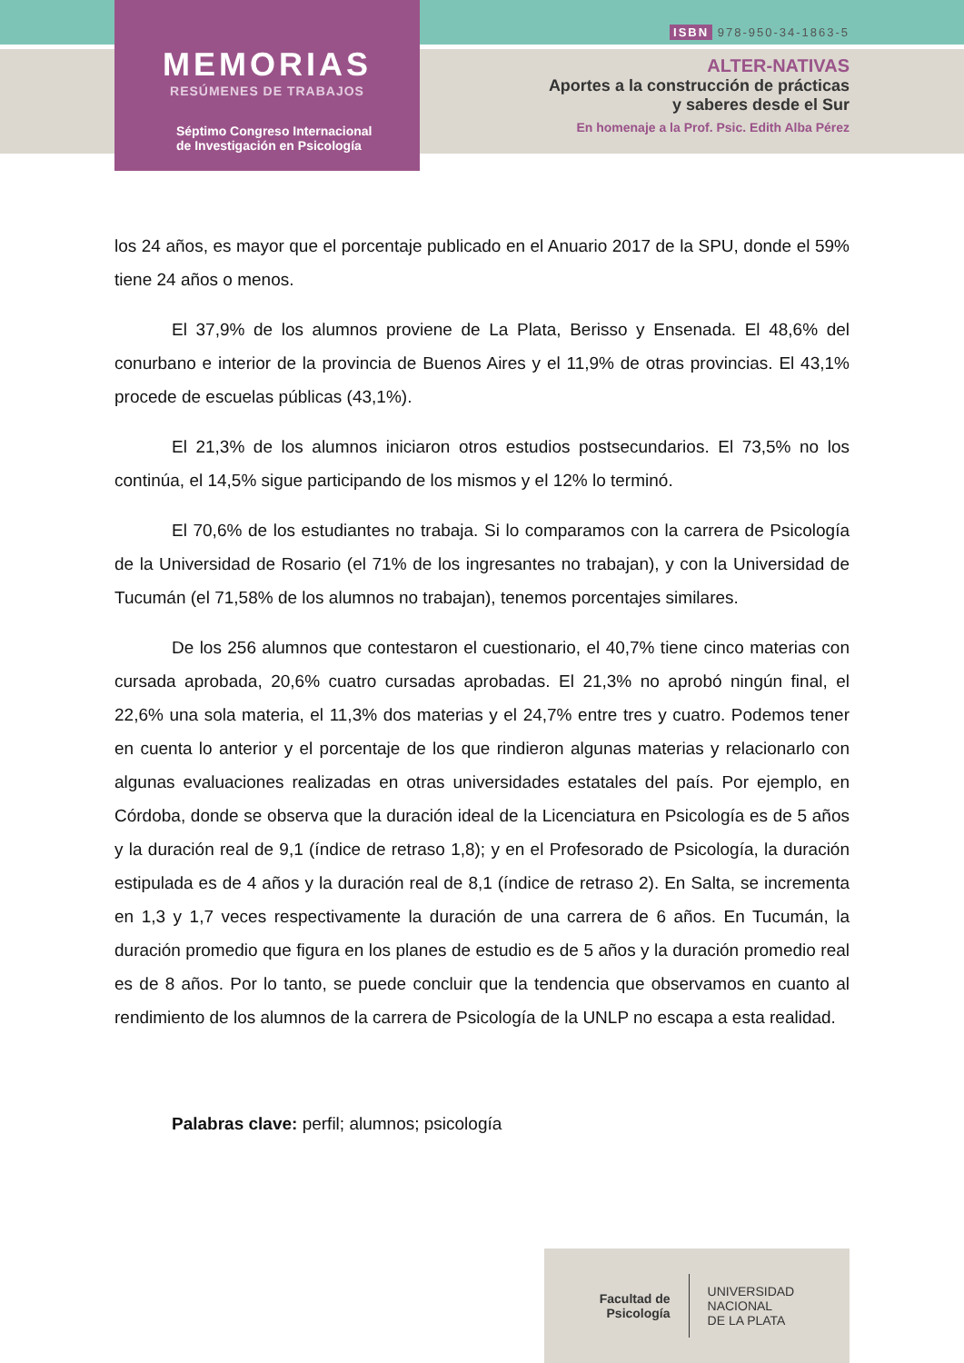MEMORIAS
RESÚMENES DE TRABAJOS
Séptimo Congreso Internacional
de Investigación en Psicología
ISBN 978-950-34-1863-5
ALTER-NATIVAS
Aportes a la construcción de prácticas
y saberes desde el Sur
En homenaje a la Prof. Psic. Edith Alba Pérez
los 24 años, es mayor que el porcentaje publicado en el Anuario 2017 de la SPU, donde el 59% tiene 24 años o menos.
El 37,9% de los alumnos proviene de La Plata, Berisso y Ensenada. El 48,6% del conurbano e interior de la provincia de Buenos Aires y el 11,9% de otras provincias. El 43,1% procede de escuelas públicas (43,1%).
El 21,3% de los alumnos iniciaron otros estudios postsecundarios. El 73,5% no los continúa, el 14,5% sigue participando de los mismos y el 12% lo terminó.
El 70,6% de los estudiantes no trabaja. Si lo comparamos con la carrera de Psicología de la Universidad de Rosario (el 71% de los ingresantes no trabajan), y con la Universidad de Tucumán (el 71,58% de los alumnos no trabajan), tenemos porcentajes similares.
De los 256 alumnos que contestaron el cuestionario, el 40,7% tiene cinco materias con cursada aprobada, 20,6% cuatro cursadas aprobadas. El 21,3% no aprobó ningún final, el 22,6% una sola materia, el 11,3% dos materias y el 24,7% entre tres y cuatro. Podemos tener en cuenta lo anterior y el porcentaje de los que rindieron algunas materias y relacionarlo con algunas evaluaciones realizadas en otras universidades estatales del país. Por ejemplo, en Córdoba, donde se observa que la duración ideal de la Licenciatura en Psicología es de 5 años y la duración real de 9,1 (índice de retraso 1,8); y en el Profesorado de Psicología, la duración estipulada es de 4 años y la duración real de 8,1 (índice de retraso 2). En Salta, se incrementa en 1,3 y 1,7 veces respectivamente la duración de una carrera de 6 años. En Tucumán, la duración promedio que figura en los planes de estudio es de 5 años y la duración promedio real es de 8 años. Por lo tanto, se puede concluir que la tendencia que observamos en cuanto al rendimiento de los alumnos de la carrera de Psicología de la UNLP no escapa a esta realidad.
Palabras clave: perfil; alumnos; psicología
Facultad de
Psicología UNIVERSIDAD
NACIONAL
DE LA PLATA